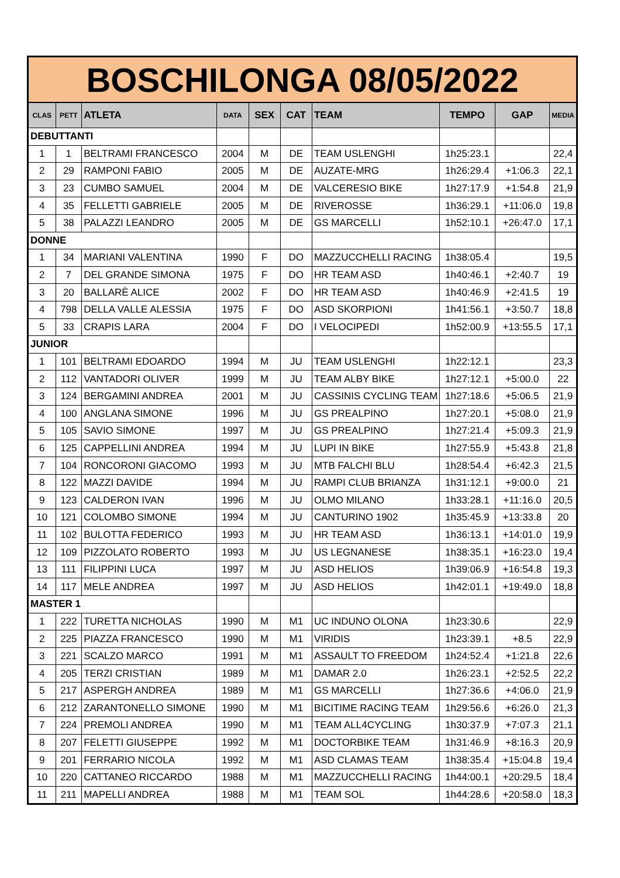| BOSCHILONGA 08/05/2022 | | | | | | | | | |
| --- | --- | --- | --- | --- | --- | --- | --- | --- | --- |
| CLAS | PETT | ATLETA | DATA | SEX | CAT | TEAM | TEMPO | GAP | MEDIA |
| DEBUTTANTI | | | | | | | | | |
| 1 | 1 | BELTRAMI FRANCESCO | 2004 | M | DE | TEAM USLENGHI | 1h25:23.1 | | 22,4 |
| 2 | 29 | RAMPONI FABIO | 2005 | M | DE | AUZATE-MRG | 1h26:29.4 | +1:06.3 | 22,1 |
| 3 | 23 | CUMBO SAMUEL | 2004 | M | DE | VALCERESIO BIKE | 1h27:17.9 | +1:54.8 | 21,9 |
| 4 | 35 | FELLETTI GABRIELE | 2005 | M | DE | RIVEROSSE | 1h36:29.1 | +11:06.0 | 19,8 |
| 5 | 38 | PALAZZI LEANDRO | 2005 | M | DE | GS MARCELLI | 1h52:10.1 | +26:47.0 | 17,1 |
| DONNE | | | | | | | | | |
| 1 | 34 | MARIANI VALENTINA | 1990 | F | DO | MAZZUCCHELLI RACING | 1h38:05.4 | | 19,5 |
| 2 | 7 | DEL GRANDE SIMONA | 1975 | F | DO | HR TEAM ASD | 1h40:46.1 | +2:40.7 | 19 |
| 3 | 20 | BALLARÈ ALICE | 2002 | F | DO | HR TEAM ASD | 1h40:46.9 | +2:41.5 | 19 |
| 4 | 798 | DELLA VALLE ALESSIA | 1975 | F | DO | ASD SKORPIONI | 1h41:56.1 | +3:50.7 | 18,8 |
| 5 | 33 | CRAPIS LARA | 2004 | F | DO | I VELOCIPEDI | 1h52:00.9 | +13:55.5 | 17,1 |
| JUNIOR | | | | | | | | | |
| 1 | 101 | BELTRAMI EDOARDO | 1994 | M | JU | TEAM USLENGHI | 1h22:12.1 | | 23,3 |
| 2 | 112 | VANTADORI OLIVER | 1999 | M | JU | TEAM ALBY BIKE | 1h27:12.1 | +5:00.0 | 22 |
| 3 | 124 | BERGAMINI ANDREA | 2001 | M | JU | CASSINIS CYCLING TEAM | 1h27:18.6 | +5:06.5 | 21,9 |
| 4 | 100 | ANGLANA SIMONE | 1996 | M | JU | GS PREALPINO | 1h27:20.1 | +5:08.0 | 21,9 |
| 5 | 105 | SAVIO SIMONE | 1997 | M | JU | GS PREALPINO | 1h27:21.4 | +5:09.3 | 21,9 |
| 6 | 125 | CAPPELLINI ANDREA | 1994 | M | JU | LUPI IN BIKE | 1h27:55.9 | +5:43.8 | 21,8 |
| 7 | 104 | RONCORONI GIACOMO | 1993 | M | JU | MTB FALCHI BLU | 1h28:54.4 | +6:42.3 | 21,5 |
| 8 | 122 | MAZZI DAVIDE | 1994 | M | JU | RAMPI CLUB BRIANZA | 1h31:12.1 | +9:00.0 | 21 |
| 9 | 123 | CALDERON IVAN | 1996 | M | JU | OLMO MILANO | 1h33:28.1 | +11:16.0 | 20,5 |
| 10 | 121 | COLOMBO SIMONE | 1994 | M | JU | CANTURINO 1902 | 1h35:45.9 | +13:33.8 | 20 |
| 11 | 102 | BULOTTA FEDERICO | 1993 | M | JU | HR TEAM ASD | 1h36:13.1 | +14:01.0 | 19,9 |
| 12 | 109 | PIZZOLATO ROBERTO | 1993 | M | JU | US LEGNANESE | 1h38:35.1 | +16:23.0 | 19,4 |
| 13 | 111 | FILIPPINI LUCA | 1997 | M | JU | ASD HELIOS | 1h39:06.9 | +16:54.8 | 19,3 |
| 14 | 117 | MELE ANDREA | 1997 | M | JU | ASD HELIOS | 1h42:01.1 | +19:49.0 | 18,8 |
| MASTER 1 | | | | | | | | | |
| 1 | 222 | TURETTA NICHOLAS | 1990 | M | M1 | UC INDUNO OLONA | 1h23:30.6 | | 22,9 |
| 2 | 225 | PIAZZA FRANCESCO | 1990 | M | M1 | VIRIDIS | 1h23:39.1 | +8.5 | 22,9 |
| 3 | 221 | SCALZO MARCO | 1991 | M | M1 | ASSAULT TO FREEDOM | 1h24:52.4 | +1:21.8 | 22,6 |
| 4 | 205 | TERZI CRISTIAN | 1989 | M | M1 | DAMAR 2.0 | 1h26:23.1 | +2:52.5 | 22,2 |
| 5 | 217 | ASPERGH ANDREA | 1989 | M | M1 | GS MARCELLI | 1h27:36.6 | +4:06.0 | 21,9 |
| 6 | 212 | ZARANTONELLO SIMONE | 1990 | M | M1 | BICITIME RACING TEAM | 1h29:56.6 | +6:26.0 | 21,3 |
| 7 | 224 | PREMOLI ANDREA | 1990 | M | M1 | TEAM ALL4CYCLING | 1h30:37.9 | +7:07.3 | 21,1 |
| 8 | 207 | FELETTI GIUSEPPE | 1992 | M | M1 | DOCTORBIKE TEAM | 1h31:46.9 | +8:16.3 | 20,9 |
| 9 | 201 | FERRARIO NICOLA | 1992 | M | M1 | ASD CLAMAS TEAM | 1h38:35.4 | +15:04.8 | 19,4 |
| 10 | 220 | CATTANEO RICCARDO | 1988 | M | M1 | MAZZUCCHELLI RACING | 1h44:00.1 | +20:29.5 | 18,4 |
| 11 | 211 | MAPELLI ANDREA | 1988 | M | M1 | TEAM SOL | 1h44:28.6 | +20:58.0 | 18,3 |